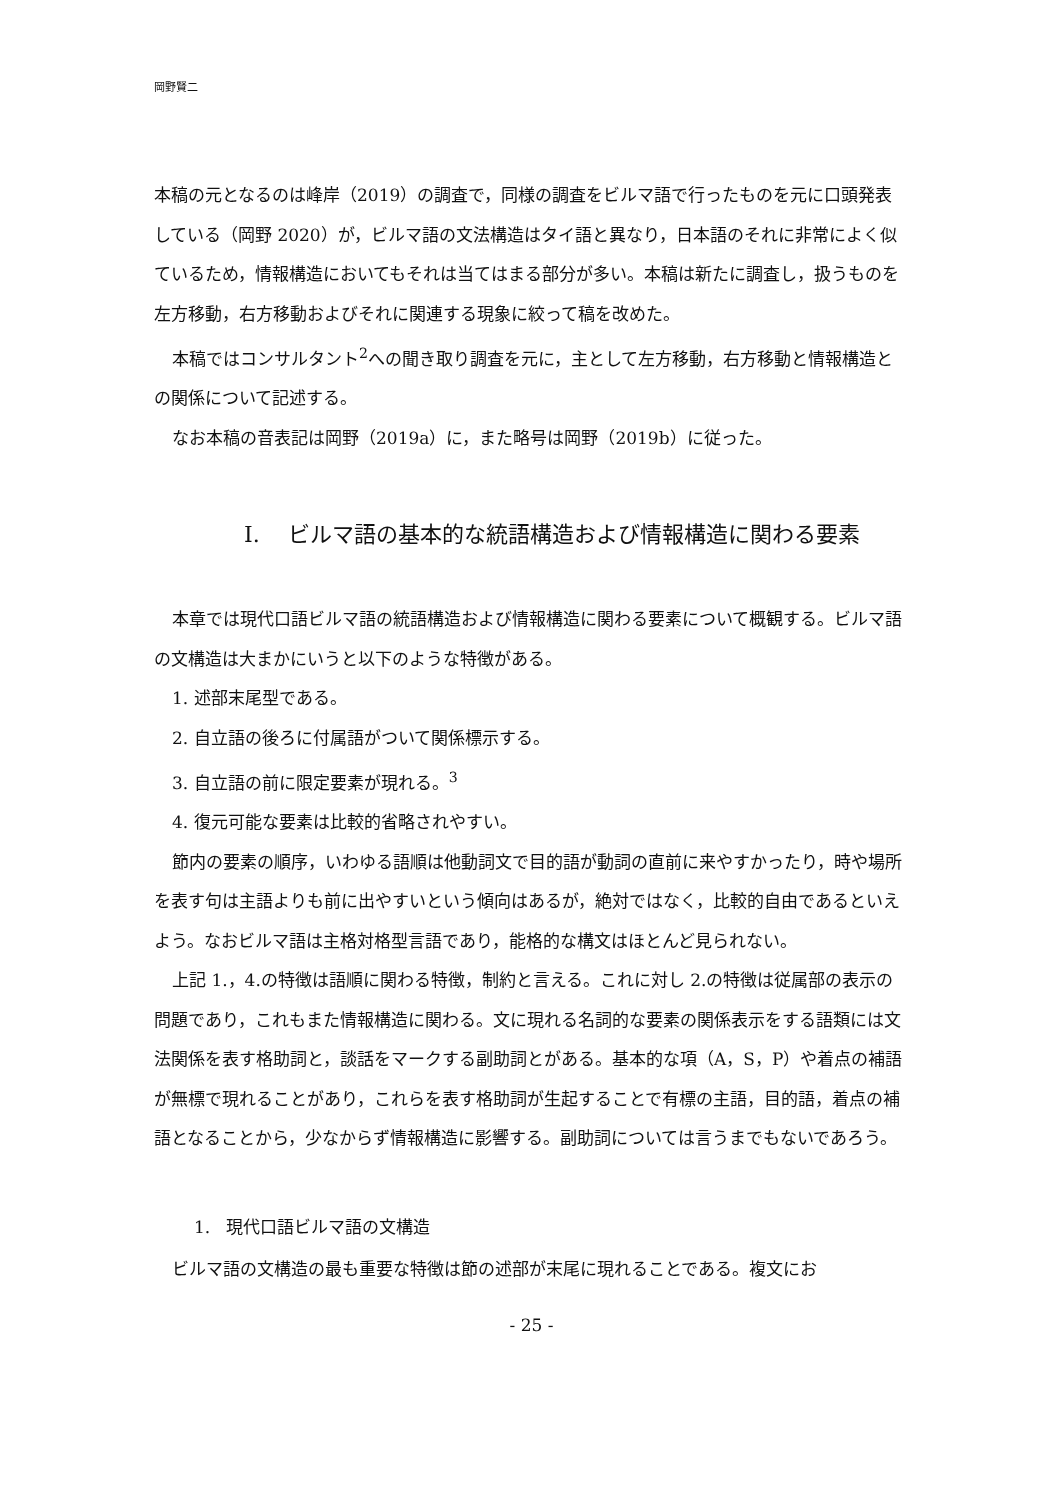岡野賢二
本稿の元となるのは峰岸（2019）の調査で，同様の調査をビルマ語で行ったものを元に口頭発表している（岡野 2020）が，ビルマ語の文法構造はタイ語と異なり，日本語のそれに非常によく似ているため，情報構造においてもそれは当てはまる部分が多い。本稿は新たに調査し，扱うものを左方移動，右方移動およびそれに関連する現象に絞って稿を改めた。
本稿ではコンサルタント<sup>2</sup>への聞き取り調査を元に，主として左方移動，右方移動と情報構造との関係について記述する。
なお本稿の音表記は岡野（2019a）に，また略号は岡野（2019b）に従った。
I. ビルマ語の基本的な統語構造および情報構造に関わる要素
本章では現代口語ビルマ語の統語構造および情報構造に関わる要素について概観する。ビルマ語の文構造は大まかにいうと以下のような特徴がある。
1. 述部末尾型である。
2. 自立語の後ろに付属語がついて関係標示する。
3. 自立語の前に限定要素が現れる。<sup>3</sup>
4. 復元可能な要素は比較的省略されやすい。
節内の要素の順序，いわゆる語順は他動詞文で目的語が動詞の直前に来やすかったり，時や場所を表す句は主語よりも前に出やすいという傾向はあるが，絶対ではなく，比較的自由であるといえよう。なおビルマ語は主格対格型言語であり，能格的な構文はほとんど見られない。
上記 1.，4.の特徴は語順に関わる特徴，制約と言える。これに対し 2.の特徴は従属部の表示の問題であり，これもまた情報構造に関わる。文に現れる名詞的な要素の関係表示をする語類には文法関係を表す格助詞と，談話をマークする副助詞とがある。基本的な項（A，S，P）や着点の補語が無標で現れることがあり，これらを表す格助詞が生起することで有標の主語，目的語，着点の補語となることから，少なからず情報構造に影響する。副助詞については言うまでもないであろう。
1. 現代口語ビルマ語の文構造
ビルマ語の文構造の最も重要な特徴は節の述部が末尾に現れることである。複文にお
- 25 -